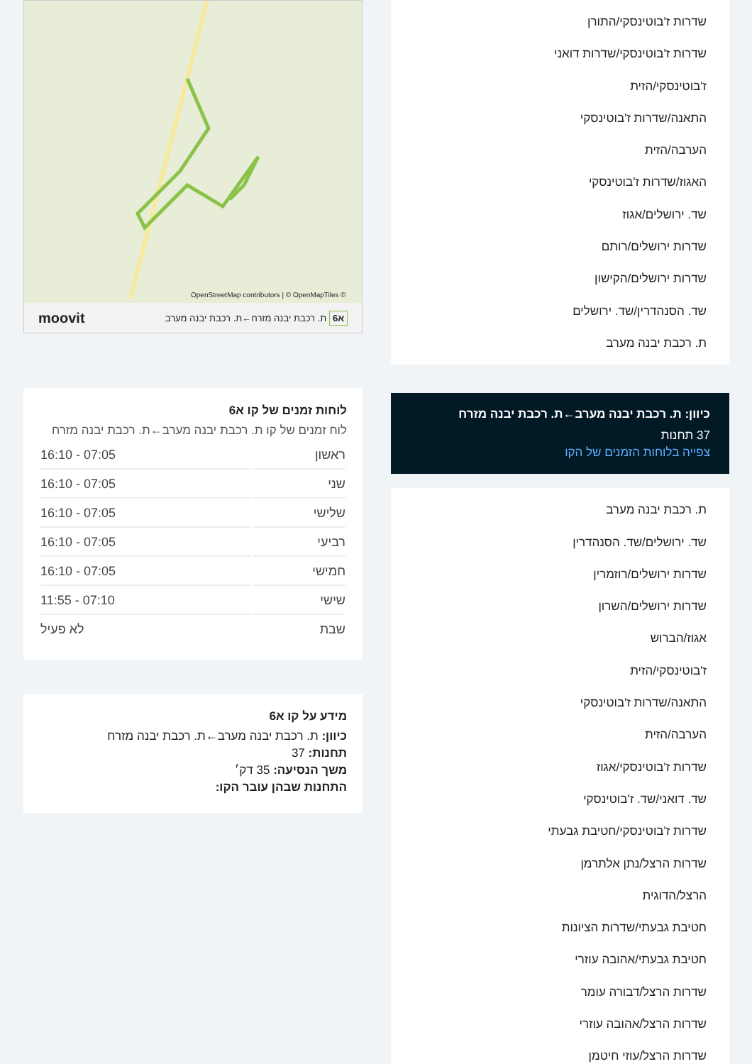שדרות ז'בוטינסקי/התורן
שדרות ז'בוטינסקי/שדרות דואני
ז'בוטינסקי/הזית
התאנה/שדרות ז'בוטינסקי
הערבה/הזית
האגוז/שדרות ז'בוטינסקי
שד. ירושלים/אגוז
שדרות ירושלים/רותם
שדרות ירושלים/הקישון
שד. הסנהדרין/שד. ירושלים
ת. רכבת יבנה מערב
כיוון: ת. רכבת יבנה מערב←ת. רכבת יבנה מזרח
37 תחנות
צפייה בלוחות הזמנים של הקו
ת. רכבת יבנה מערב
שד. ירושלים/שד. הסנהדרין
שדרות ירושלים/רוזמרין
שדרות ירושלים/השרון
אגוז/הברוש
ז'בוטינסקי/הזית
התאנה/שדרות ז'בוטינסקי
הערבה/הזית
שדרות ז'בוטינסקי/אגוז
שד. דואני/שד. ז'בוטינסקי
שדרות ז'בוטינסקי/חטיבת גבעתי
שדרות הרצל/נתן אלתרמן
הרצל/הדוגית
חטיבת גבעתי/שדרות הציונות
חטיבת גבעתי/אהובה עוזרי
שדרות הרצל/דבורה עומר
שדרות הרצל/אהובה עוזרי
שדרות הרצל/עוזי חיטמן
OpenStreetMap contributors | © OpenMapTiles ©
א6 ת. רכבת יבנה מזרח←ת. רכבת יבנה מערב moovit
לוחות זמנים של קו א6
לוח זמנים של קו ת. רכבת יבנה מערב←ת. רכבת יבנה מזרח
| ראשון | 07:05 - 16:10 |
| שני | 07:05 - 16:10 |
| שלישי | 07:05 - 16:10 |
| רביעי | 07:05 - 16:10 |
| חמישי | 07:05 - 16:10 |
| שישי | 07:10 - 11:55 |
| שבת | לא פעיל |
מידע על קו א6
כיוון: ת. רכבת יבנה מערב←ת. רכבת יבנה מזרח
תחנות: 37
משך הנסיעה: 35 דק׳
התחנות שבהן עובר הקו: